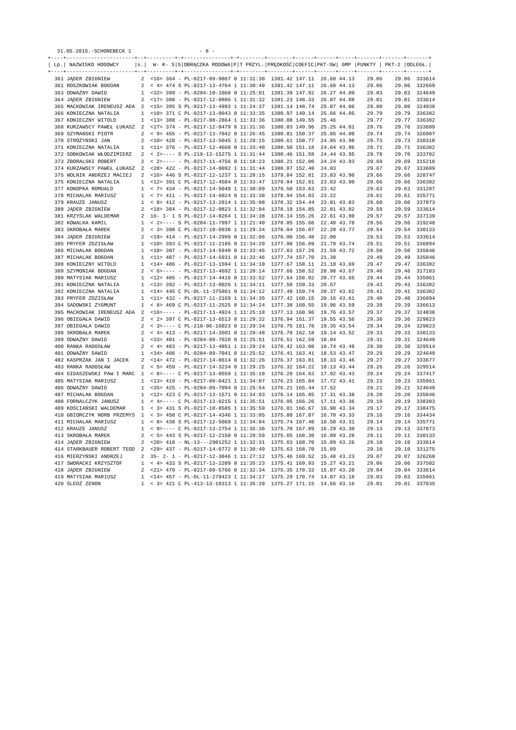31.05.2015.-SCHONEBECK 1                      - 8 -
+----+----------------------+--+---------+-+---------------+-+--------+--------+------+------+-----+-------+-------+-------+
| Lp.| NAZWISKO HODOWCY     |s.|  W- K- S|S|OBRĄCZKA RODOWA|P|T PRZYL.|PRĘDKOŚĆ|COEFIC|PKT-SW| GMP |PUNKTY | PKT-2 |ODLEGŁ.|
+----+----------------------+--+---------+-+---------------+-+--------+--------+------+------+-----+-------+-------+-------+
| 361 JĄDER ZBIGNIEW 2 <16> 364 - PL-0217-09-9067 0 11:31:30 1381.42 147.11 26.68 44.13 29.86 29.86 333614 361 ROSZKOWIAK BOGDAN 2 < 4> 474 S PL-0217-13-4764 1 11:30:49 1381.42 147.11 26.68 44.13 29.86 29.86 332669 363 ODWAŻNY DAWID 1 <32> 399 - PL-0284-10-1068 0 11:25:01 1381.39 147.92 26.27 44.09 29.83 29.83 324649 364 JĄDER ZBIGNIEW 2 <17> 380 - PL-0217-12-0886 1 11:31:32 1381.23 148.33 26.07 44.08 29.81 29.81 333614 365 MAĆKOWIAK IRENEUSZ ADA 2 <15> 395 S PL-0217-13-4993 1 11:24:37 1381.14 148.74 25.87 44.06 29.80 29.80 324038 366 KONIECZNA NATALIA 1 <10> 371 C PL-0217-13-0043 0 11:33:35 1380.97 149.14 25.66 44.05 29.79 29.79 336382 367 KONIECZNY WITOLD 1 <13> 388 - PL-0217-08-2864 1 11:33:36 1380.88 149.55 25.46 29.77 29.77 336382 368 KURZAWSCY PAWEŁ ŁUKASZ 2 <27> 374 - PL-0217-12-0479 0 11:31:36 1380.83 149.96 25.25 44.01 29.76 29.76 333609 369 SZYMAŃSKI PIOTR 2 < 9> 455 - PL-0217-13-7042 0 11:26:45 1380.81 150.37 25.05 44.00 29.74 29.74 326907 370 STRÓŻYŃSKI JAN 2 <10> 428 - PL-0217-13-5045 1 11:29:15 1380.61 150.77 24.85 43.98 29.73 29.73 330310 371 KONIECZNA NATALIA 1 <11> 376 - PL-0217-12-4668 0 11:33:40 1380.50 151.18 24.64 43.96 29.71 29.71 336382 372 SOBKOWIAK WŁODZIMIERZ 2 < 2>---- S PL-219-13-15275 1 11:31:44 1380.46 151.59 24.44 43.95 29.70 29.70 333702 373 ZBORALSKI ROBERT 2 < 2>---- - PL-0217-11-4756 0 11:18:23 1380.21 152.00 24.24 43.93 29.69 29.69 315218 374 KURZAWSCY PAWEŁ ŁUKASZ 2 <28> 422 - PL-0217-14-0092 1 11:31:44 1380.07 152.40 24.03 29.67 29.67 333609 375 WOLNIK ANDRZEJ MACIEJ 2 <16> 446 S PL-0217-12-1237 1 11:28:15 1379.84 152.81 23.83 43.90 29.66 29.66 328747 375 KONIECZNA NATALIA 1 <12> 391 C PL-0217-12-4584 0 11:33:47 1379.84 152.81 23.83 43.90 29.66 29.66 336382 377 KONOPKA ROMUALD 1 < 7> 434 - PL-0217-14-5049 1 11:30:09 1379.50 153.63 23.42 29.63 29.63 331287 378 MICHALAK MARIUSZ 1 < 7> 411 - PL-0217-14-6024 0 11:33:30 1378.94 154.03 23.22 29.61 29.61 335771 379 KRAUZE JANUSZ 1 < 8> 412 - PL-0217-13-2814 1 11:35:08 1378.32 154.44 23.01 43.83 29.60 29.60 337873 380 JĄDER ZBIGNIEW 2 <18> 384 - PL-0217-12-0823 1 11:32:04 1378.19 154.85 22.81 43.82 29.59 29.59 333614 381 KRZYŚLAK WALDEMAR 2 16- 1- 1 S PL-0217-14-0264 1 11:34:38 1378.14 155.26 22.61 43.80 29.57 29.57 337139 382 KOWALKA KAMIL 1 < 2>---- S PL-0284-11-7997 1 11:21:40 1378.05 155.66 22.40 43.78 29.56 29.56 319248 383 SKROBAŁA MAREK 2 < 3> 398 C PL-0217-10-0938 1 11:29:34 1378.04 156.07 22.20 43.77 29.54 29.54 330133 384 JĄDER ZBIGNIEW 2 <19> 414 - PL-0217-14-2999 0 11:32:06 1378.00 156.48 22.00 29.53 29.53 333614 385 PRYFER ZDZISŁAW 1 <10> 393 C PL-0217-11-2185 0 11:34:29 1377.98 156.89 21.79 43.74 29.51 29.51 336894 386 MICHALAK BOGDAN 1 <10> 387 - PL-0217-14-5940 0 11:33:45 1377.83 157.29 21.59 43.72 29.50 29.50 335846 387 MICHALAK BOGDAN 1 <11> 407 - PL-0217-14-5931 0 11:33:46 1377.74 157.70 21.38 29.49 29.49 335846 388 KONIECZNY WITOLD 1 <14> 486 - PL-0217-13-1594 1 11:34:10 1377.67 158.11 21.18 43.69 29.47 29.47 336382 389 SZYMONIAK BOGDAN 2 < 6>---- - PL-0217-13-4692 1 11:20:14 1377.66 158.52 20.98 43.67 29.46 29.46 317183 390 MATYSIAK MARIUSZ 1 <12> 405 - PL-0217-14-4416 0 11:33:52 1377.64 158.92 20.77 43.65 29.44 29.44 335961 391 KONIECZNA NATALIA 1 <13> 392 - PL-0217-13-0026 1 11:34:11 1377.58 159.33 20.57 29.43 29.43 336382 392 KONIECZNA NATALIA 1 <14> 445 C PL-OL-11-375861 0 11:34:12 1377.49 159.74 20.37 43.62 29.41 29.41 336382 393 PRYFER ZDZISŁAW 1 <11> 432 - PL-0217-11-2169 1 11:34:35 1377.42 160.15 20.16 43.61 29.40 29.40 336894 394 SADOWSKI ZYGMUNT 1 < 8> 469 C PL-0217-11-2525 0 11:34:24 1377.30 160.55 19.96 43.59 29.39 29.39 336613 395 MAĆKOWIAK IRENEUSZ ADA 2 <16>---- - PL-0217-13-4924 1 11:25:18 1377.13 160.96 19.76 43.57 29.37 29.37 324038 396 OBIEGAŁA DAWID 2 < 2> 397 C PL-0217-13-6513 0 11:29:32 1376.94 161.37 19.55 43.56 29.36 29.36 329823 397 OBIEGAŁA DAWID 2 < 3>---- C PL-218-06-16023 0 11:29:34 1376.75 161.78 19.35 43.54 29.34 29.34 329823 398 SKROBAŁA MAREK 2 < 4> 413 - PL-0217-14-3501 0 11:29:48 1376.70 162.18 19.14 43.52 29.33 29.33 330133 399 ODWAŻNY DAWID 1 <33> 401 - PL-0284-09-7028 0 11:25:51 1376.51 162.59 18.94 29.31 29.31 324649 400 RANKA RADOSŁAW 2 < 4> 403 - PL-0217-13-4851 1 11:29:24 1376.42 163.00 18.74 43.49 29.30 29.30 329514 401 ODWAŻNY DAWID 1 <34> 406 - PL-0284-09-7041 0 11:25:52 1376.41 163.41 18.53 43.47 29.29 29.29 324649 402 KASPRZAK JAN I JACEK 2 <14> 472 - PL-0217-14-0614 0 11:32:26 1376.37 163.81 18.33 43.46 29.27 29.27 333677 403 RANKA RADOSŁAW 2 < 5> 459 - PL-0217-14-3234 0 11:29:25 1376.32 164.22 18.13 43.44 29.26 29.26 329514 404 GIDASZEWSKI PAW I MARC 1 < 8>---- C PL-0217-13-0559 1 11:35:10 1376.28 164.63 17.92 43.43 29.24 29.24 337417 405 MATYSIAK MARIUSZ 1 <13> 419 - PL-0217-09-0421 1 11:34:07 1376.23 165.04 17.72 43.41 29.23 29.23 335961 406 ODWAŻNY DAWID 1 <35> 425 - PL-0284-09-7094 0 11:25:54 1376.21 165.44 17.52 29.21 29.21 324649 407 MICHALAK BOGDAN 1 <12> 423 C PL-0217-13-1571 0 11:34:03 1376.14 165.85 17.31 43.38 29.20 29.20 335846 408 FORNALCZYK JANUSZ 1 < 4>---- C PL-0217-13-0215 1 11:35:51 1376.05 166.26 17.11 43.36 29.19 29.19 338303 409 KOŚCIAŃSKI WALDEMAR 1 < 3> 431 S PL-0217-10-8585 1 11:35:59 1376.01 166.67 16.90 43.34 29.17 29.17 338475 410 GBIORCZYK NORB PRZEMYS 1 < 3> 450 C PL-0217-14-4346 1 11:33:05 1375.80 167.07 16.70 43.33 29.16 29.16 334434 411 MICHALAK MARIUSZ 1 < 8> 438 S PL-0217-12-5069 1 11:34:04 1375.74 167.48 16.50 43.31 29.14 29.14 335771 412 KRAUZE JANUSZ 1 < 9>---- C PL-0217-13-2754 1 11:35:36 1375.70 167.89 16.29 43.30 29.13 29.13 337873 413 SKROBAŁA MAREK 2 < 5> 443 S PL-0217-12-2150 0 11:29:59 1375.65 168.30 16.09 43.28 29.11 29.11 330133 414 JĄDER ZBIGNIEW 2 <20> 418 - NL-13---2901252 1 11:32:31 1375.63 168.70 15.89 43.26 29.10 29.10 333614 414 STARKBAUER ROBERT TEOD 2 <29> 437 - PL-0217-14-0772 0 11:30:49 1375.63 168.70 15.89 29.10 29.10 331275 416 MIERZYŃSKI ANDRZEJ 2 35- 2- 1 - PL-0217-12-3046 1 11:27:12 1375.46 169.52 15.48 43.23 29.07 29.07 326260 417 SWORACKI KRZYSZTOF 1 < 4> 433 S PL-0217-13-2209 0 11:35:23 1375.41 169.93 15.27 43.21 29.06 29.06 337502 418 JĄDER ZBIGNIEW 2 <21> 479 - PL-0217-09-5766 0 11:32:34 1375.35 170.33 15.07 43.20 29.04 29.04 333614 419 MATYSIAK MARIUSZ 1 <14> 457 - PL-OL-11-279423 1 11:34:17 1375.29 170.74 14.87 43.18 29.03 29.03 335961 420 ŚLEDŹ ZENON 1 < 3> 421 C PL-413-13-10313 1 11:35:39 1375.27 171.15 14.66 43.16 29.01 29.01 337835 |